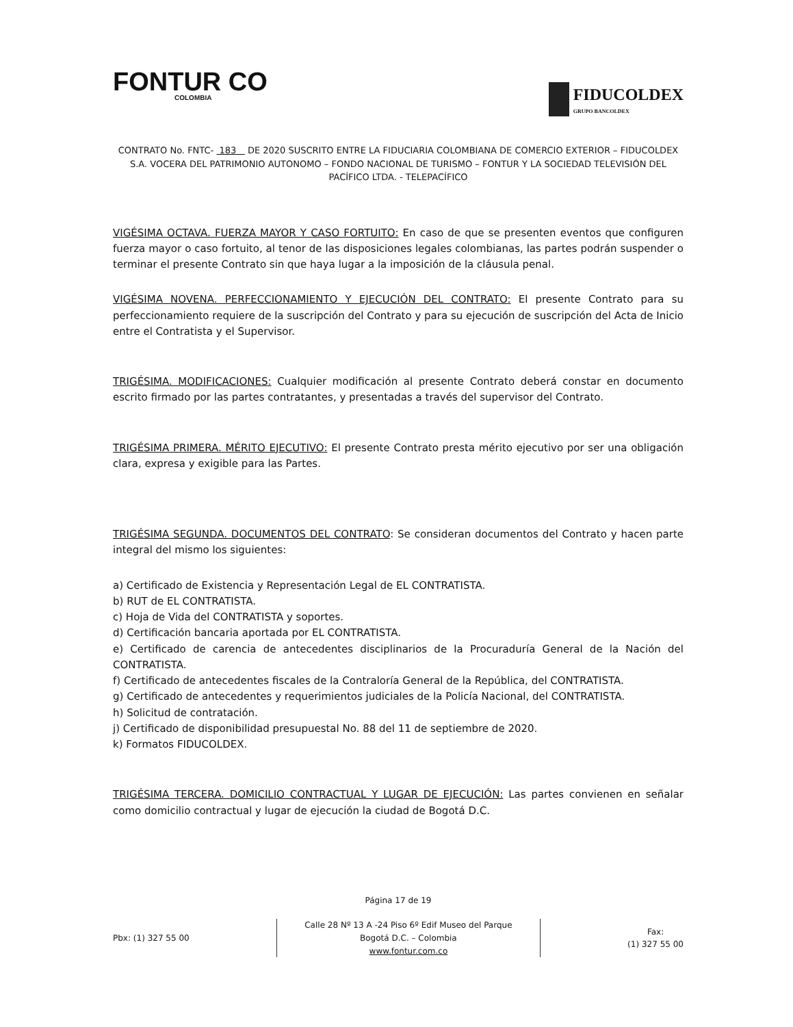FONTUR CO
COLOMBIA
FIDUCOLDEX
GRUPO BANCOLDEX
CONTRATO No. FNTC- 183 DE 2020 SUSCRITO ENTRE LA FIDUCIARIA COLOMBIANA DE COMERCIO EXTERIOR – FIDUCOLDEX S.A. VOCERA DEL PATRIMONIO AUTONOMO – FONDO NACIONAL DE TURISMO – FONTUR Y LA SOCIEDAD TELEVISIÓN DEL PACÍFICO LTDA. - TELEPACÍFICO
VIGÉSIMA OCTAVA. FUERZA MAYOR Y CASO FORTUITO: En caso de que se presenten eventos que configuren fuerza mayor o caso fortuito, al tenor de las disposiciones legales colombianas, las partes podrán suspender o terminar el presente Contrato sin que haya lugar a la imposición de la cláusula penal.
VIGÉSIMA NOVENA. PERFECCIONAMIENTO Y EJECUCIÓN DEL CONTRATO: El presente Contrato para su perfeccionamiento requiere de la suscripción del Contrato y para su ejecución de suscripción del Acta de Inicio entre el Contratista y el Supervisor.
TRIGÉSIMA. MODIFICACIONES: Cualquier modificación al presente Contrato deberá constar en documento escrito firmado por las partes contratantes, y presentadas a través del supervisor del Contrato.
TRIGÉSIMA PRIMERA. MÉRITO EJECUTIVO: El presente Contrato presta mérito ejecutivo por ser una obligación clara, expresa y exigible para las Partes.
TRIGÉSIMA SEGUNDA. DOCUMENTOS DEL CONTRATO: Se consideran documentos del Contrato y hacen parte integral del mismo los siguientes:
a) Certificado de Existencia y Representación Legal de EL CONTRATISTA.
b) RUT de EL CONTRATISTA.
c) Hoja de Vida del CONTRATISTA y soportes.
d) Certificación bancaria aportada por EL CONTRATISTA.
e) Certificado de carencia de antecedentes disciplinarios de la Procuraduría General de la Nación del CONTRATISTA.
f) Certificado de antecedentes fiscales de la Contraloría General de la República, del CONTRATISTA.
g) Certificado de antecedentes y requerimientos judiciales de la Policía Nacional, del CONTRATISTA.
h) Solicitud de contratación.
j) Certificado de disponibilidad presupuestal No. 88 del 11 de septiembre de 2020.
k) Formatos FIDUCOLDEX.
TRIGÉSIMA TERCERA. DOMICILIO CONTRACTUAL Y LUGAR DE EJECUCIÓN: Las partes convienen en señalar como domicilio contractual y lugar de ejecución la ciudad de Bogotá D.C.
Página 17 de 19
Pbx: (1) 327 55 00
Calle 28 Nº 13 A -24 Piso 6º Edif Museo del Parque
Bogotá D.C. – Colombia
www.fontur.com.co
Fax:
(1) 327 55 00